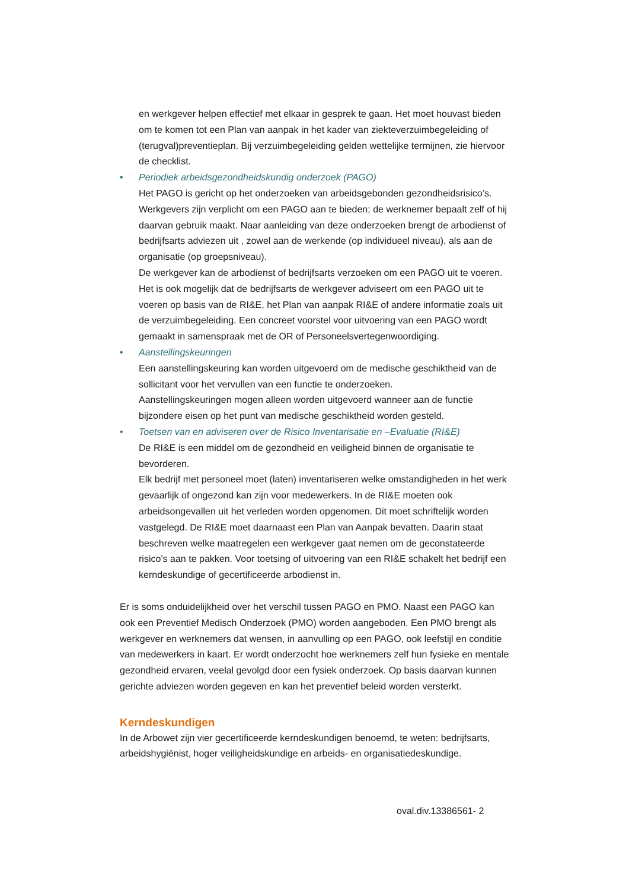en werkgever helpen effectief met elkaar in gesprek te gaan. Het moet houvast bieden om te komen tot een Plan van aanpak in het kader van ziekteverzuimbegeleiding of (terugval)preventieplan. Bij verzuimbegeleiding gelden wettelijke termijnen, zie hiervoor de checklist.
• Periodiek arbeidsgezondheidskundig onderzoek (PAGO)
Het PAGO is gericht op het onderzoeken van arbeidsgebonden gezondheidsrisico’s. Werkgevers zijn verplicht om een PAGO aan te bieden; de werknemer bepaalt zelf of hij daarvan gebruik maakt. Naar aanleiding van deze onderzoeken brengt de arbodienst of bedrijfsarts adviezen uit , zowel aan de werkende (op individueel niveau), als aan de organisatie (op groepsniveau).
De werkgever kan de arbodienst of bedrijfsarts verzoeken om een PAGO uit te voeren. Het is ook mogelijk dat de bedrijfsarts de werkgever adviseert om een PAGO uit te voeren op basis van de RI&E, het Plan van aanpak RI&E of andere informatie zoals uit de verzuimbegeleiding. Een concreet voorstel voor uitvoering van een PAGO wordt gemaakt in samenspraak met de OR of Personeelsvertegenwoordiging.
• Aanstellingskeuringen
Een aanstellingskeuring kan worden uitgevoerd om de medische geschiktheid van de sollicitant voor het vervullen van een functie te onderzoeken.
Aanstellingskeuringen mogen alleen worden uitgevoerd wanneer aan de functie bijzondere eisen op het punt van medische geschiktheid worden gesteld.
• Toetsen van en adviseren over de Risico Inventarisatie en –Evaluatie (RI&E)
De RI&E is een middel om de gezondheid en veiligheid binnen de organisatie te bevorderen.
Elk bedrijf met personeel moet (laten) inventariseren welke omstandigheden in het werk gevaarlijk of ongezond kan zijn voor medewerkers. In de RI&E moeten ook arbeidsongevallen uit het verleden worden opgenomen. Dit moet schriftelijk worden vastgelegd. De RI&E moet daarnaast een Plan van Aanpak bevatten. Daarin staat beschreven welke maatregelen een werkgever gaat nemen om de geconstateerde risico’s aan te pakken. Voor toetsing of uitvoering van een RI&E schakelt het bedrijf een kerndeskundige of gecertificeerde arbodienst in.
Er is soms onduidelijkheid over het verschil tussen PAGO en PMO. Naast een PAGO kan ook een Preventief Medisch Onderzoek (PMO) worden aangeboden. Een PMO brengt als werkgever en werknemers dat wensen, in aanvulling op een PAGO, ook leefstijl en conditie van medewerkers in kaart. Er wordt onderzocht hoe werknemers zelf hun fysieke en mentale gezondheid ervaren, veelal gevolgd door een fysiek onderzoek. Op basis daarvan kunnen gerichte adviezen worden gegeven en kan het preventief beleid worden versterkt.
Kerndeskundigen
In de Arbowet zijn vier gecertificeerde kerndeskundigen benoemd, te weten: bedrijfsarts, arbeidshygiënist, hoger veiligheidskundige en arbeids- en organisatiedeskundige.
oval.div.13386561- 2